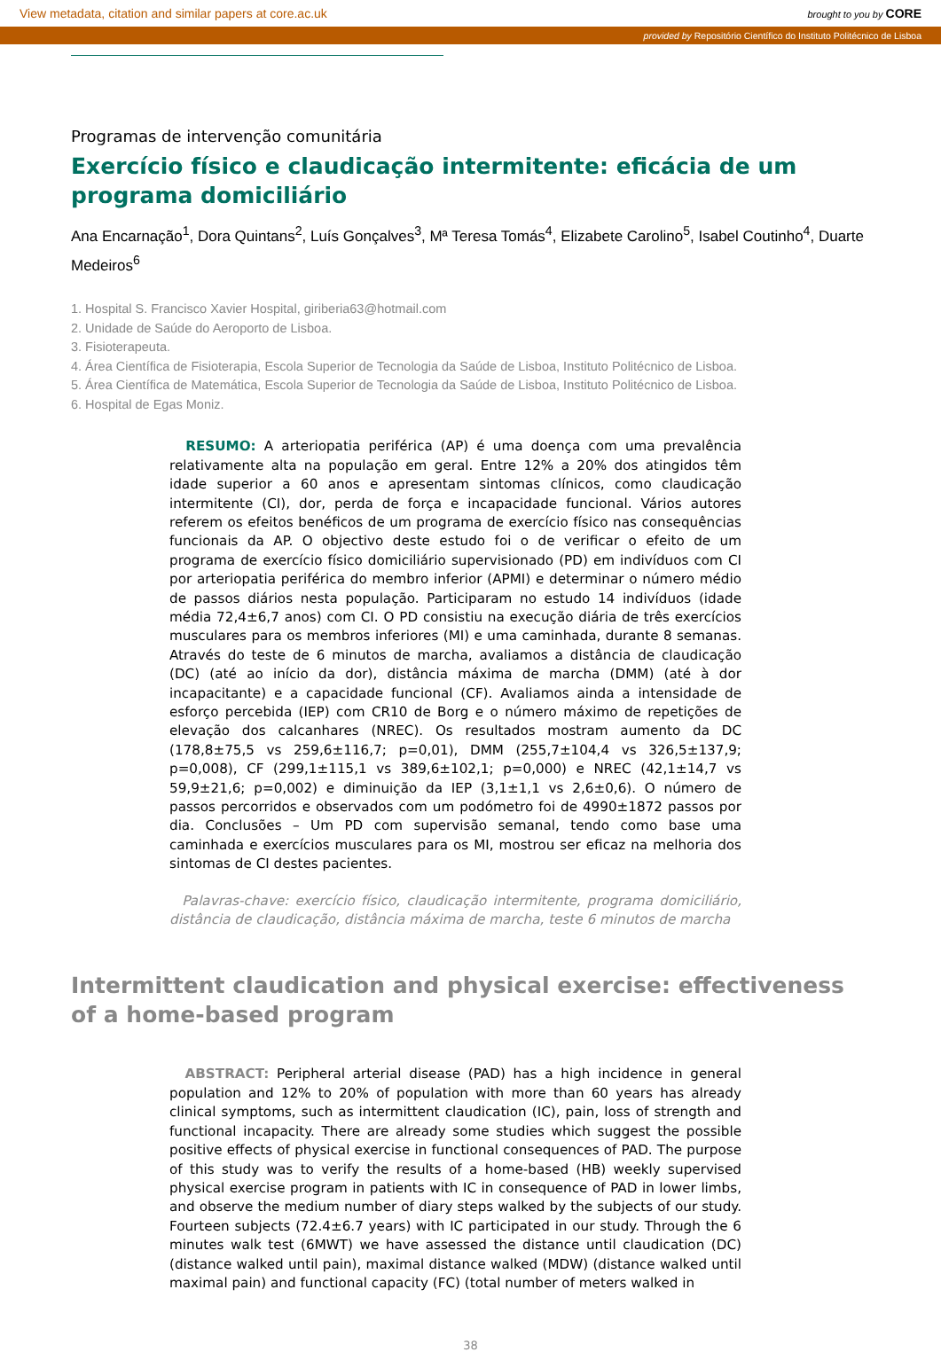View metadata, citation and similar papers at core.ac.uk brought to you by CORE
provided by Repositório Científico do Instituto Politécnico de Lisboa
Programas de intervenção comunitária
Exercício físico e claudicação intermitente: eficácia de um programa domiciliário
Ana Encarnação<sup>1</sup>, Dora Quintans<sup>2</sup>, Luís Gonçalves<sup>3</sup>, Mª Teresa Tomás<sup>4</sup>, Elizabete Carolino<sup>5</sup>, Isabel Coutinho<sup>4</sup>, Duarte Medeiros<sup>6</sup>
1. Hospital S. Francisco Xavier Hospital, giriberia63@hotmail.com
2. Unidade de Saúde do Aeroporto de Lisboa.
3. Fisioterapeuta.
4. Área Científica de Fisioterapia, Escola Superior de Tecnologia da Saúde de Lisboa, Instituto Politécnico de Lisboa.
5. Área Científica de Matemática, Escola Superior de Tecnologia da Saúde de Lisboa, Instituto Politécnico de Lisboa.
6. Hospital de Egas Moniz.
RESUMO: A arteriopatia periférica (AP) é uma doença com uma prevalência relativamente alta na população em geral. Entre 12% a 20% dos atingidos têm idade superior a 60 anos e apresentam sintomas clínicos, como claudicação intermitente (CI), dor, perda de força e incapacidade funcional. Vários autores referem os efeitos benéficos de um programa de exercício físico nas consequências funcionais da AP. O objectivo deste estudo foi o de verificar o efeito de um programa de exercício físico domiciliário supervisionado (PD) em indivíduos com CI por arteriopatia periférica do membro inferior (APMI) e determinar o número médio de passos diários nesta população. Participaram no estudo 14 indivíduos (idade média 72,4±6,7 anos) com CI. O PD consistiu na execução diária de três exercícios musculares para os membros inferiores (MI) e uma caminhada, durante 8 semanas. Através do teste de 6 minutos de marcha, avaliamos a distância de claudicação (DC) (até ao início da dor), distância máxima de marcha (DMM) (até à dor incapacitante) e a capacidade funcional (CF). Avaliamos ainda a intensidade de esforço percebida (IEP) com CR10 de Borg e o número máximo de repetições de elevação dos calcanhares (NREC). Os resultados mostram aumento da DC (178,8±75,5 vs 259,6±116,7; p=0,01), DMM (255,7±104,4 vs 326,5±137,9; p=0,008), CF (299,1±115,1 vs 389,6±102,1; p=0,000) e NREC (42,1±14,7 vs 59,9±21,6; p=0,002) e diminuição da IEP (3,1±1,1 vs 2,6±0,6). O número de passos percorridos e observados com um podómetro foi de 4990±1872 passos por dia. Conclusões – Um PD com supervisão semanal, tendo como base uma caminhada e exercícios musculares para os MI, mostrou ser eficaz na melhoria dos sintomas de CI destes pacientes.
Palavras-chave: exercício físico, claudicação intermitente, programa domiciliário, distância de claudicação, distância máxima de marcha, teste 6 minutos de marcha
Intermittent claudication and physical exercise: effectiveness of a home-based program
ABSTRACT: Peripheral arterial disease (PAD) has a high incidence in general population and 12% to 20% of population with more than 60 years has already clinical symptoms, such as intermittent claudication (IC), pain, loss of strength and functional incapacity. There are already some studies which suggest the possible positive effects of physical exercise in functional consequences of PAD. The purpose of this study was to verify the results of a home-based (HB) weekly supervised physical exercise program in patients with IC in consequence of PAD in lower limbs, and observe the medium number of diary steps walked by the subjects of our study. Fourteen subjects (72.4±6.7 years) with IC participated in our study. Through the 6 minutes walk test (6MWT) we have assessed the distance until claudication (DC) (distance walked until pain), maximal distance walked (MDW) (distance walked until maximal pain) and functional capacity (FC) (total number of meters walked in
38